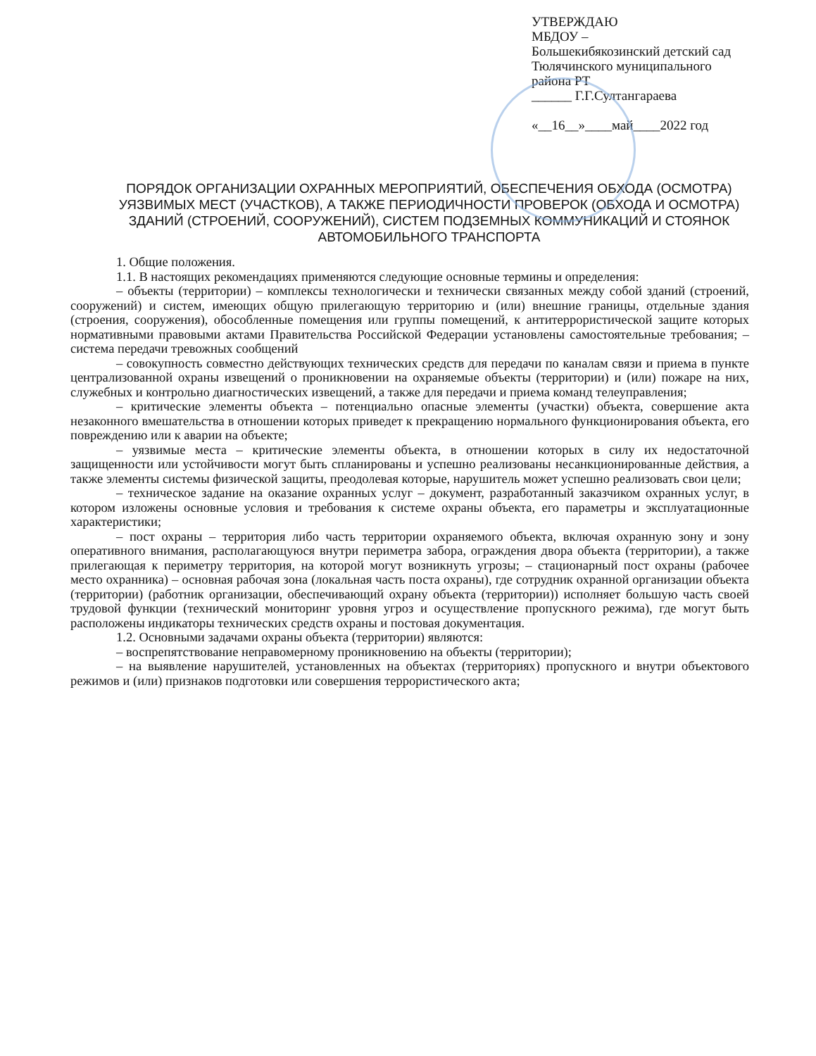УТВЕРЖДАЮ
МБДОУ –
Большекибякозинский детский сад Тюлячинского муниципального района РТ
______ Г.Г.Султангараева
«__16__»____май____2022 год
ПОРЯДОК ОРГАНИЗАЦИИ ОХРАННЫХ МЕРОПРИЯТИЙ, ОБЕСПЕЧЕНИЯ ОБХОДА (ОСМОТРА) УЯЗВИМЫХ МЕСТ (УЧАСТКОВ), А ТАКЖЕ ПЕРИОДИЧНОСТИ ПРОВЕРОК (ОБХОДА И ОСМОТРА) ЗДАНИЙ (СТРОЕНИЙ, СООРУЖЕНИЙ), СИСТЕМ ПОДЗЕМНЫХ КОММУНИКАЦИЙ И СТОЯНОК АВТОМОБИЛЬНОГО ТРАНСПОРТА
1. Общие положения.
1.1. В настоящих рекомендациях применяются следующие основные термины и определения:
– объекты (территории) – комплексы технологически и технически связанных между собой зданий (строений, сооружений) и систем, имеющих общую прилегающую территорию и (или) внешние границы, отдельные здания (строения, сооружения), обособленные помещения или группы помещений, к антитеррористической защите которых нормативными правовыми актами Правительства Российской Федерации установлены самостоятельные требования; – система передачи тревожных сообщений
– совокупность совместно действующих технических средств для передачи по каналам связи и приема в пункте централизованной охраны извещений о проникновении на охраняемые объекты (территории) и (или) пожаре на них, служебных и контрольно диагностических извещений, а также для передачи и приема команд телеуправления;
– критические элементы объекта – потенциально опасные элементы (участки) объекта, совершение акта незаконного вмешательства в отношении которых приведет к прекращению нормального функционирования объекта, его повреждению или к аварии на объекте;
– уязвимые места – критические элементы объекта, в отношении которых в силу их недостаточной защищенности или устойчивости могут быть спланированы и успешно реализованы несанкционированные действия, а также элементы системы физической защиты, преодолевая которые, нарушитель может успешно реализовать свои цели;
– техническое задание на оказание охранных услуг – документ, разработанный заказчиком охранных услуг, в котором изложены основные условия и требования к системе охраны объекта, его параметры и эксплуатационные характеристики;
– пост охраны – территория либо часть территории охраняемого объекта, включая охранную зону и зону оперативного внимания, располагающуюся внутри периметра забора, ограждения двора объекта (территории), а также прилегающая к периметру территория, на которой могут возникнуть угрозы; – стационарный пост охраны (рабочее место охранника) – основная рабочая зона (локальная часть поста охраны), где сотрудник охранной организации объекта (территории) (работник организации, обеспечивающий охрану объекта (территории)) исполняет большую часть своей трудовой функции (технический мониторинг уровня угроз и осуществление пропускного режима), где могут быть расположены индикаторы технических средств охраны и постовая документация.
1.2. Основными задачами охраны объекта (территории) являются:
– воспрепятствование неправомерному проникновению на объекты (территории);
– на выявление нарушителей, установленных на объектах (территориях) пропускного и внутри объектового режимов и (или) признаков подготовки или совершения террористического акта;